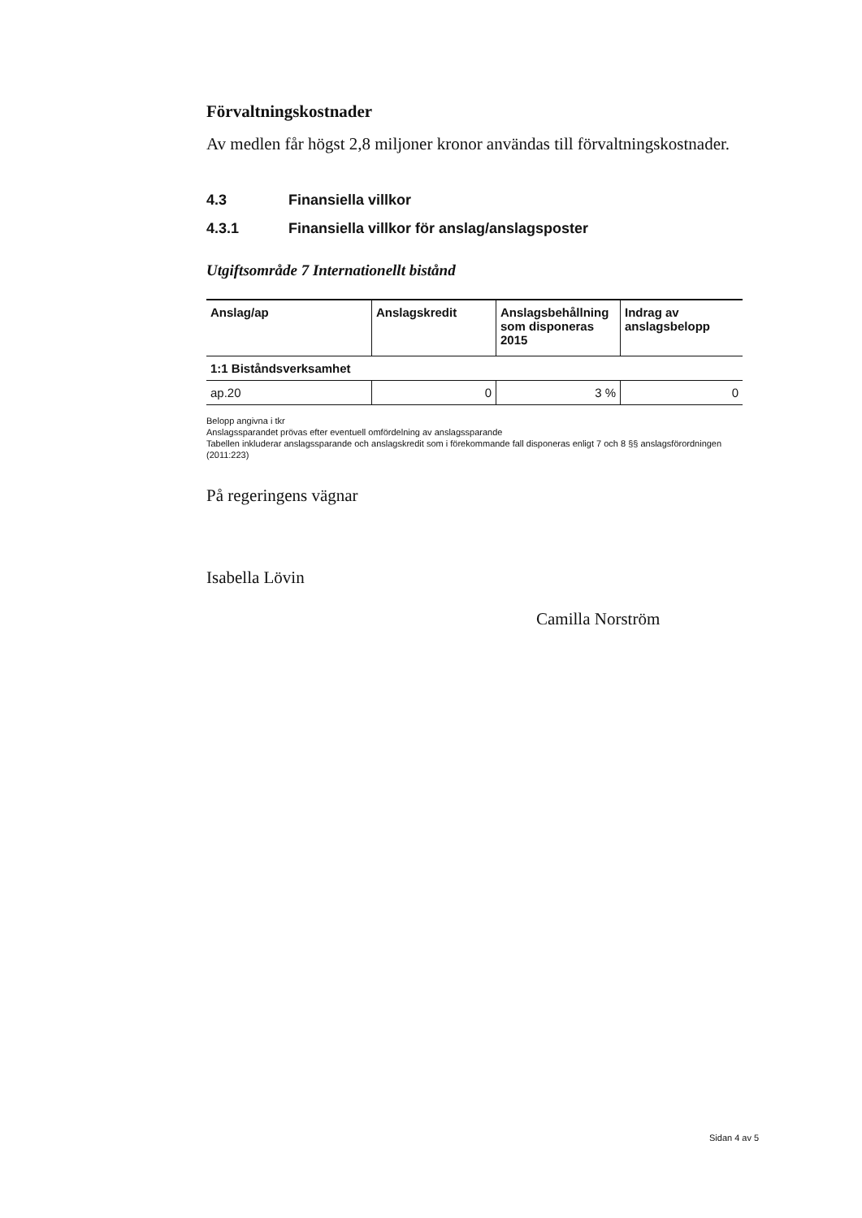Förvaltningskostnader
Av medlen får högst 2,8 miljoner kronor användas till förvaltningskostnader.
4.3 Finansiella villkor
4.3.1 Finansiella villkor för anslag/anslagsposter
Utgiftsområde 7 Internationellt bistånd
| Anslag/ap | Anslagskredit | Anslagsbehållning som disponeras 2015 | Indrag av anslagsbelopp |
| --- | --- | --- | --- |
| 1:1 Biståndsverksamhet | | | |
| ap.20 | 0 | 3 % | 0 |
Belopp angivna i tkr
Anslagssparandet prövas efter eventuell omfördelning av anslagssparande
Tabellen inkluderar anslagssparande och anslagskredit som i förekommande fall disponeras enligt 7 och 8 §§ anslagsförordningen (2011:223)
På regeringens vägnar
Isabella Lövin
Camilla Norström
Sidan 4 av 5